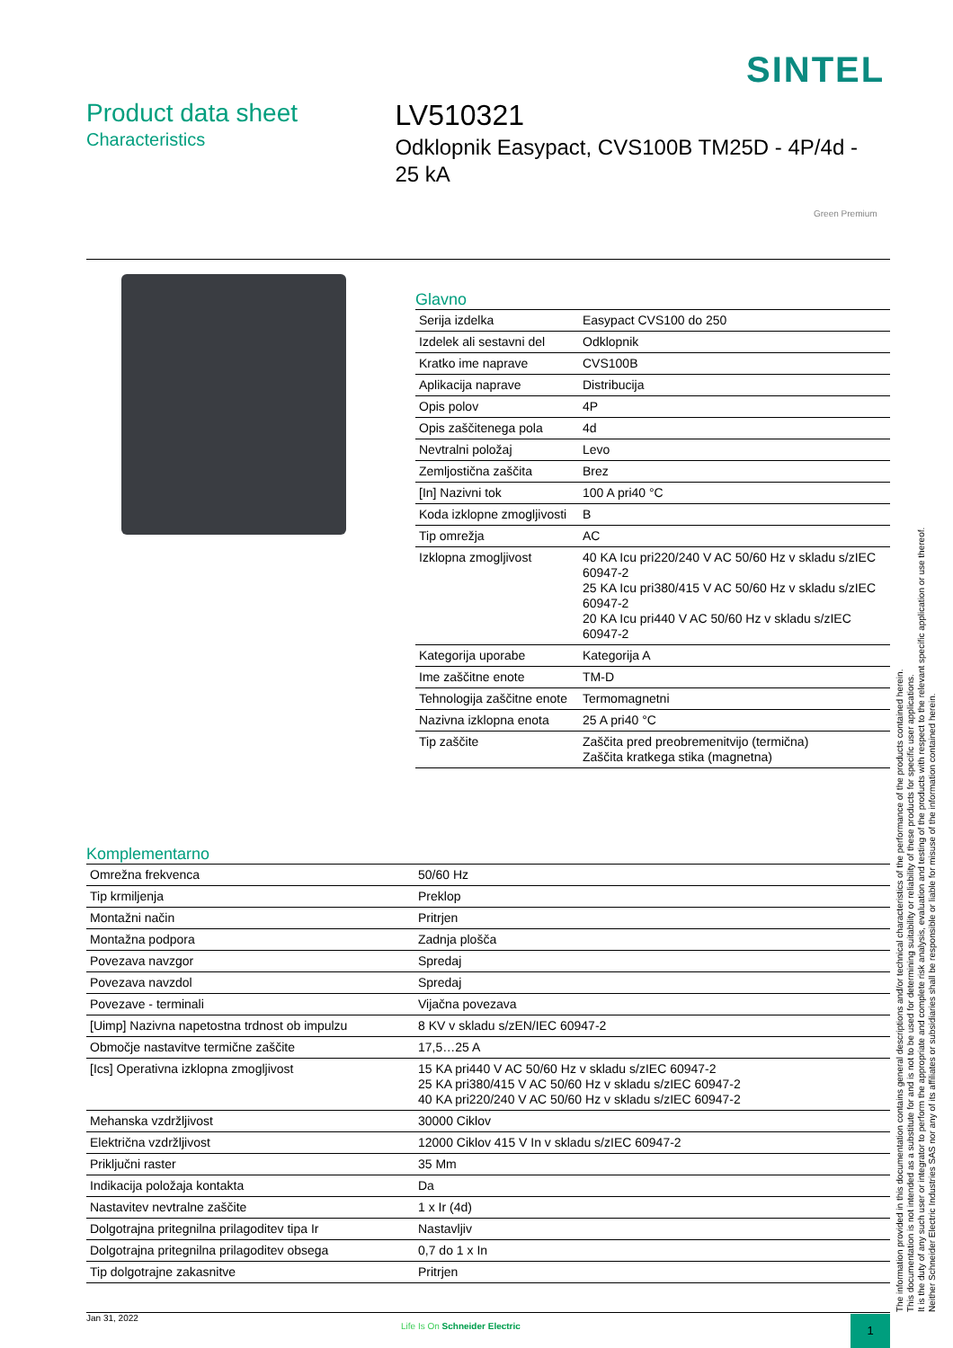SINTEL
Product data sheet
Characteristics
LV510321
Odklopnik Easypact, CVS100B TM25D - 4P/4d - 25 kA
Green Premium
Glavno
| Serija izdelka | Easypact CVS100 do 250 |
| Izdelek ali sestavni del | Odklopnik |
| Kratko ime naprave | CVS100B |
| Aplikacija naprave | Distribucija |
| Opis polov | 4P |
| Opis zaščitenega pola | 4d |
| Nevtralni položaj | Levo |
| Zemljostična zaščita | Brez |
| [In] Nazivni tok | 100 A pri40 °C |
| Koda izklopne zmogljivosti | B |
| Tip omrežja | AC |
| Izklopna zmogljivost | 40 KA Icu pri220/240 V AC 50/60 Hz v skladu s/zIEC 60947-2 25 KA Icu pri380/415 V AC 50/60 Hz v skladu s/zIEC 60947-2 20 KA Icu pri440 V AC 50/60 Hz v skladu s/zIEC 60947-2 |
| Kategorija uporabe | Kategorija A |
| Ime zaščitne enote | TM-D |
| Tehnologija zaščitne enote | Termomagnetni |
| Nazivna izklopna enota | 25 A pri40 °C |
| Tip zaščite | Zaščita pred preobremenitvijo (termična) Zaščita kratkega stika (magnetna) |
Komplementarno
| Omrežna frekvenca | 50/60 Hz |
| Tip krmiljenja | Preklop |
| Montažni način | Pritrjen |
| Montažna podpora | Zadnja plošča |
| Povezava navzgor | Spredaj |
| Povezava navzdol | Spredaj |
| Povezave - terminali | Vijačna povezava |
| [Uimp] Nazivna napetostna trdnost ob impulzu | 8 KV v skladu s/zEN/IEC 60947-2 |
| Območje nastavitve termične zaščite | 17,5…25 A |
| [Ics] Operativna izklopna zmogljivost | 15 KA pri440 V AC 50/60 Hz v skladu s/zIEC 60947-2 25 KA pri380/415 V AC 50/60 Hz v skladu s/zIEC 60947-2 40 KA pri220/240 V AC 50/60 Hz v skladu s/zIEC 60947-2 |
| Mehanska vzdržljivost | 30000 Ciklov |
| Električna vzdržljivost | 12000 Ciklov 415 V In v skladu s/zIEC 60947-2 |
| Priključni raster | 35 Mm |
| Indikacija položaja kontakta | Da |
| Nastavitev nevtralne zaščite | 1 x Ir (4d) |
| Dolgotrajna pritegnilna prilagoditev tipa Ir | Nastavljiv |
| Dolgotrajna pritegnilna prilagoditev obsega | 0,7 do 1 x In |
| Tip dolgotrajne zakasnitve | Pritrjen |
The information provided in this documentation contains general descriptions and/or technical characteristics of the performance of the products contained herein.
This documentation is not intended as a substitute for and is not to be used for determining suitability or reliability of these products for specific user applications.
It is the duty of any such user or integrator to perform the appropriate and complete risk analysis, evaluation and testing of the products with respect to the relevant specific application or use thereof.
Neither Schneider Electric Industries SAS nor any of its affiliates or subsidiaries shall be responsible or liable for misuse of the information contained herein.
Jan 31, 2022
Life Is On Schneider Electric 1